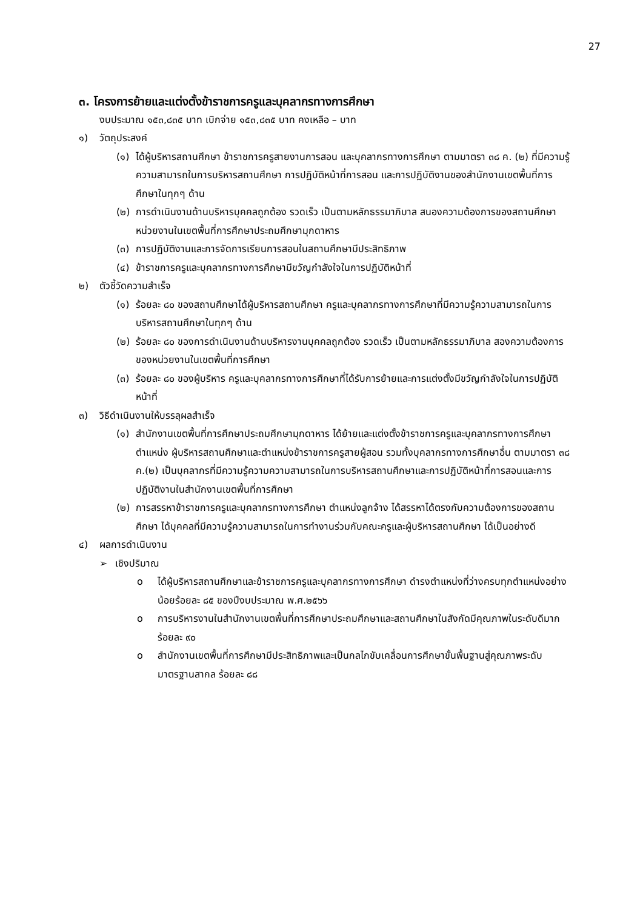27
๓. โครงการย้ายและแต่งตั้งข้าราชการครูและบุคลากรทางการศึกษา
งบประมาณ ๑๕๓,๘๓๕ บาท เบิกจ่าย ๑๕๓,๘๓๕ บาท คงเหลือ – บาท
๑) วัตถุประสงค์
(๑) ได้ผู้บริหารสถานศึกษา ข้าราชการครูสายงานการสอน และบุคลากรทางการศึกษา ตามมาตรา ๓๘ ค. (๒) ที่มีความรู้ ความสามารถในการบริหารสถานศึกษา การปฏิบัติหน้าที่การสอน และการปฏิบัติงานของสำนักงานเขตพื้นที่การศึกษาในทุกๆ ด้าน
(๒) การดำเนินงานด้านบริหารบุคคลถูกต้อง รวดเร็ว เป็นตามหลักธรรมาภิบาล สนองความต้องการของสถานศึกษา หน่วยงานในเขตพื้นที่การศึกษาประถมศึกษามุกดาหาร
(๓) การปฏิบัติงานและการจัดการเรียนการสอนในสถานศึกษามีประสิทธิภาพ
(๔) ข้าราชการครูและบุคลากรทางการศึกษามีขวัญกำลังใจในการปฏิบัติหน้าที่
๒) ตัวชี้วัดความสำเร็จ
(๑) ร้อยละ ๘๐ ของสถานศึกษาได้ผู้บริหารสถานศึกษา ครูและบุคลากรทางการศึกษาที่มีความรู้ความสามารถในการบริหารสถานศึกษาในทุกๆ ด้าน
(๒) ร้อยละ ๘๐ ของการดำเนินงานด้านบริหารงานบุคคลถูกต้อง รวดเร็ว เป็นตามหลักธรรมาภิบาล สองความต้องการของหน่วยงานในเขตพื้นที่การศึกษา
(๓) ร้อยละ ๘๐ ของผู้บริหาร ครูและบุคลากรทางการศึกษาที่ได้รับการย้ายและการแต่งตั้งมีขวัญกำลังใจในการปฏิบัติหน้าที่
๓) วิธีดำเนินงานให้บรรลุผลสำเร็จ
(๑) สำนักงานเขตพื้นที่การศึกษาประถมศึกษามุกดาหาร ได้ย้ายและแต่งตั้งข้าราชการครูและบุคลากรทางการศึกษา ตำแหน่ง ผู้บริหารสถานศึกษาและตำแหน่งข้าราชการครูสายผู้สอน รวมทั้งบุคลากรทางการศึกษาอื่น ตามมาตรา ๓๘ ค.(๒) เป็นบุคลากรที่มีความรู้ความความสามารถในการบริหารสถานศึกษาและการปฏิบัติหน้าที่การสอนและการปฏิบัติงานในสำนักงานเขตพื้นที่การศึกษา
(๒) การสรรหาข้าราชการครูและบุคลากรทางการศึกษา ตำแหน่งลูกจ้าง ได้สรรหาได้ตรงกับความต้องการของสถานศึกษา ได้บุคคลที่มีความรู้ความสามารถในการทำงานร่วมกับคณะครูและผู้บริหารสถานศึกษา ได้เป็นอย่างดี
๔) ผลการดำเนินงาน
➢ เชิงปริมาณ
o ได้ผู้บริหารสถานศึกษาและข้าราชการครูและบุคลากรทางการศึกษา ดำรงตำแหน่งที่ว่างครบทุกตำแหน่งอย่างน้อยร้อยละ ๘๕ ของปีงบประมาณ พ.ศ.๒๕๖๖
o การบริหารงานในสำนักงานเขตพื้นที่การศึกษาประถมศึกษาและสถานศึกษาในสังกัดมีคุณภาพในระดับดีมาก ร้อยละ ๙๐
o สำนักงานเขตพื้นที่การศึกษามีประสิทธิภาพและเป็นกลไกขับเคลื่อนการศึกษาขั้นพื้นฐานสู่คุณภาพระดับมาตรฐานสากล ร้อยละ ๘๘